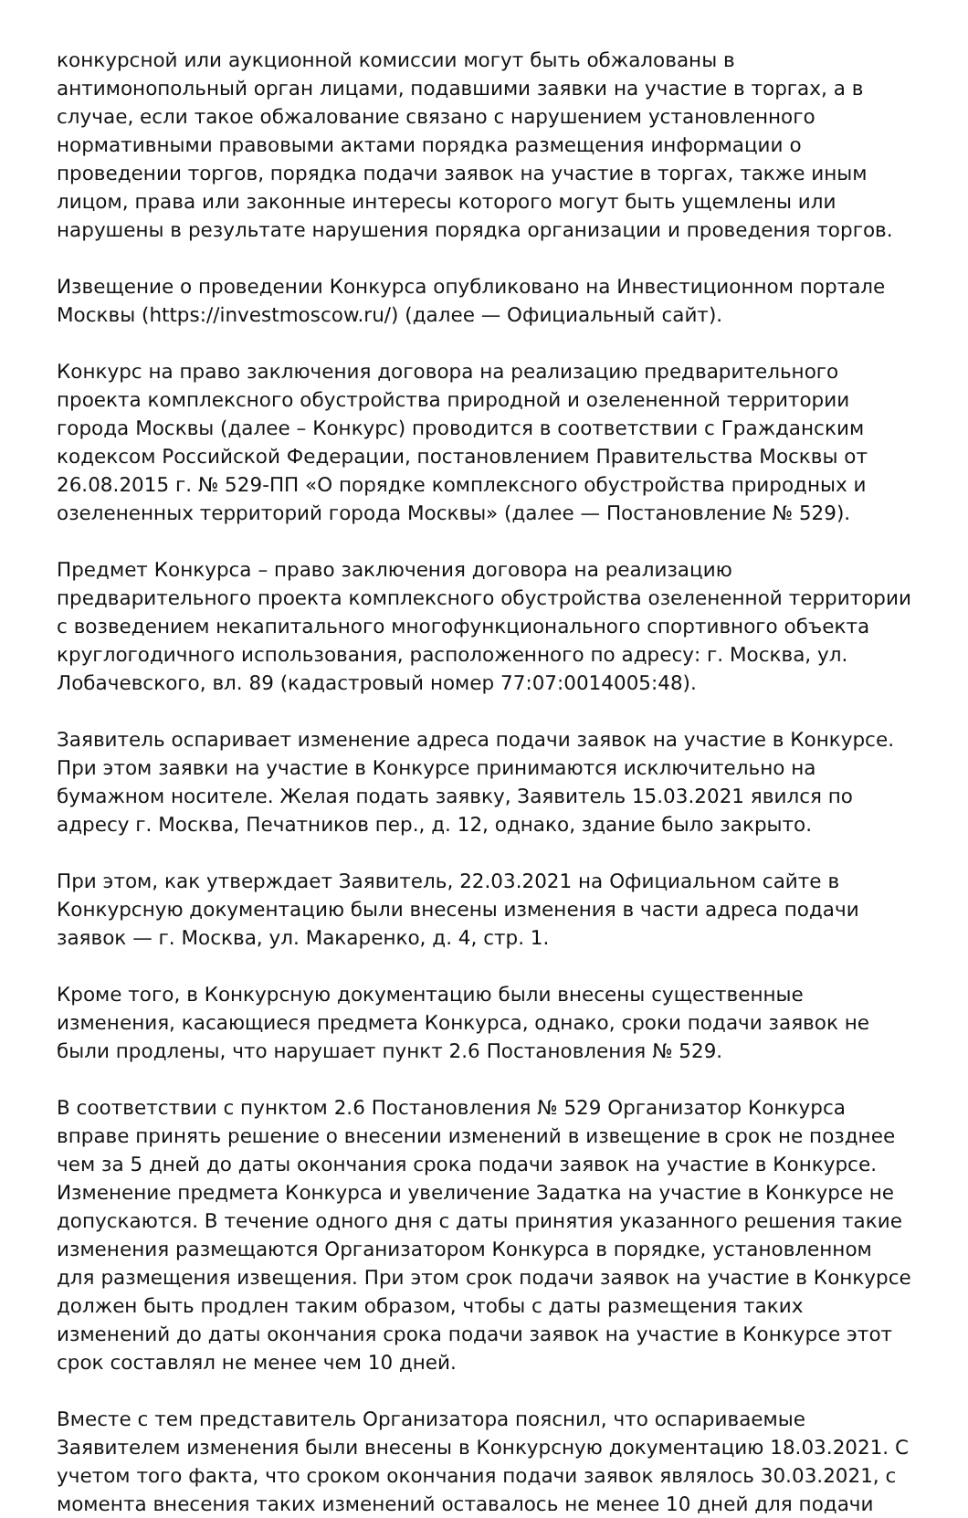конкурсной или аукционной комиссии могут быть обжалованы в антимонопольный орган лицами, подавшими заявки на участие в торгах, а в случае, если такое обжалование связано с нарушением установленного нормативными правовыми актами порядка размещения информации о проведении торгов, порядка подачи заявок на участие в торгах, также иным лицом, права или законные интересы которого могут быть ущемлены или нарушены в результате нарушения порядка организации и проведения торгов.
Извещение о проведении Конкурса опубликовано на Инвестиционном портале Москвы (https://investmoscow.ru/) (далее — Официальный сайт).
Конкурс на право заключения договора на реализацию предварительного проекта комплексного обустройства природной и озелененной территории города Москвы (далее – Конкурс) проводится в соответствии с Гражданским кодексом Российской Федерации, постановлением Правительства Москвы от 26.08.2015 г. № 529-ПП «О порядке комплексного обустройства природных и озелененных территорий города Москвы» (далее — Постановление № 529).
Предмет Конкурса – право заключения договора на реализацию предварительного проекта комплексного обустройства озелененной территории с возведением некапитального многофункционального спортивного объекта круглогодичного использования, расположенного по адресу: г. Москва, ул. Лобачевского, вл. 89 (кадастровый номер 77:07:0014005:48).
Заявитель оспаривает изменение адреса подачи заявок на участие в Конкурсе. При этом заявки на участие в Конкурсе принимаются исключительно на бумажном носителе. Желая подать заявку, Заявитель 15.03.2021 явился по адресу г. Москва, Печатников пер., д. 12, однако, здание было закрыто.
При этом, как утверждает Заявитель, 22.03.2021 на Официальном сайте в Конкурсную документацию были внесены изменения в части адреса подачи заявок — г. Москва, ул. Макаренко, д. 4, стр. 1.
Кроме того, в Конкурсную документацию были внесены существенные изменения, касающиеся предмета Конкурса, однако, сроки подачи заявок не были продлены, что нарушает пункт 2.6 Постановления № 529.
В соответствии с пунктом 2.6 Постановления № 529 Организатор Конкурса вправе принять решение о внесении изменений в извещение в срок не позднее чем за 5 дней до даты окончания срока подачи заявок на участие в Конкурсе. Изменение предмета Конкурса и увеличение Задатка на участие в Конкурсе не допускаются. В течение одного дня с даты принятия указанного решения такие изменения размещаются Организатором Конкурса в порядке, установленном для размещения извещения. При этом срок подачи заявок на участие в Конкурсе должен быть продлен таким образом, чтобы с даты размещения таких изменений до даты окончания срока подачи заявок на участие в Конкурсе этот срок составлял не менее чем 10 дней.
Вместе с тем представитель Организатора пояснил, что оспариваемые Заявителем изменения были внесены в Конкурсную документацию 18.03.2021. С учетом того факта, что сроком окончания подачи заявок являлось 30.03.2021, с момента внесения таких изменений оставалось не менее 10 дней для подачи